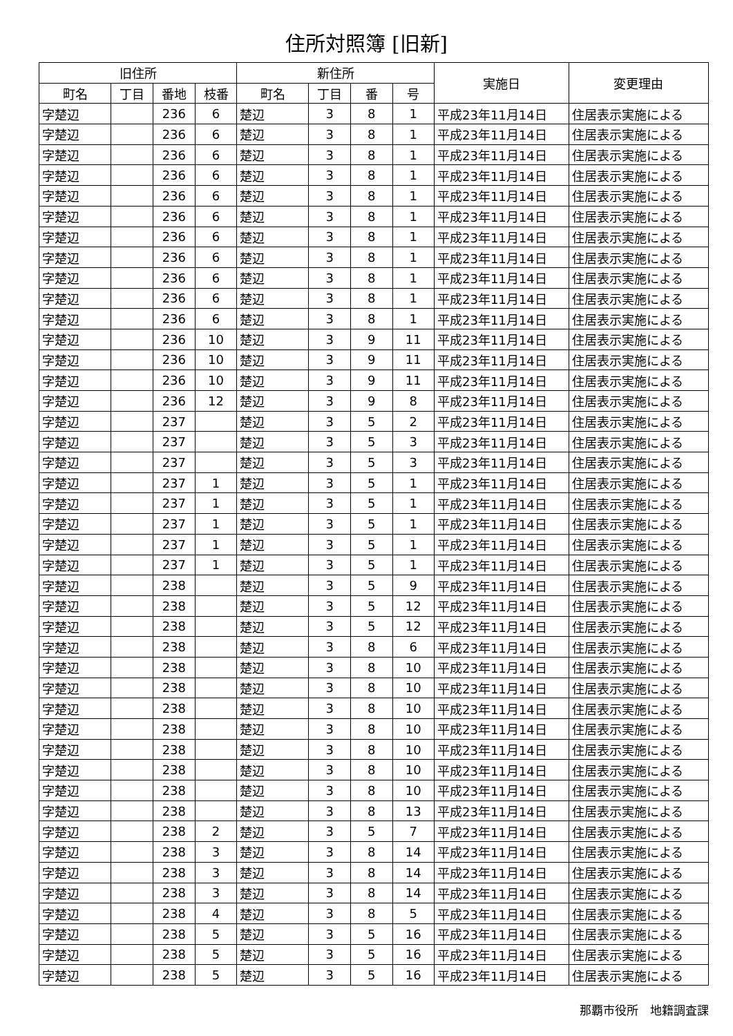住所対照簿 [旧新]
| 旧住所 | | | | 新住所 | | | | 実施日 | 変更理由 |
| --- | --- | --- | --- | --- | --- | --- | --- | --- | --- |
| 町名 | 丁目 | 番地 | 枝番 | 町名 | 丁目 | 番 | 号 | | |
| 字楚辺 | | 236 | 6 | 楚辺 | 3 | 8 | 1 | 平成23年11月14日 | 住居表示実施による |
| 字楚辺 | | 236 | 6 | 楚辺 | 3 | 8 | 1 | 平成23年11月14日 | 住居表示実施による |
| 字楚辺 | | 236 | 6 | 楚辺 | 3 | 8 | 1 | 平成23年11月14日 | 住居表示実施による |
| 字楚辺 | | 236 | 6 | 楚辺 | 3 | 8 | 1 | 平成23年11月14日 | 住居表示実施による |
| 字楚辺 | | 236 | 6 | 楚辺 | 3 | 8 | 1 | 平成23年11月14日 | 住居表示実施による |
| 字楚辺 | | 236 | 6 | 楚辺 | 3 | 8 | 1 | 平成23年11月14日 | 住居表示実施による |
| 字楚辺 | | 236 | 6 | 楚辺 | 3 | 8 | 1 | 平成23年11月14日 | 住居表示実施による |
| 字楚辺 | | 236 | 6 | 楚辺 | 3 | 8 | 1 | 平成23年11月14日 | 住居表示実施による |
| 字楚辺 | | 236 | 6 | 楚辺 | 3 | 8 | 1 | 平成23年11月14日 | 住居表示実施による |
| 字楚辺 | | 236 | 6 | 楚辺 | 3 | 8 | 1 | 平成23年11月14日 | 住居表示実施による |
| 字楚辺 | | 236 | 6 | 楚辺 | 3 | 8 | 1 | 平成23年11月14日 | 住居表示実施による |
| 字楚辺 | | 236 | 10 | 楚辺 | 3 | 9 | 11 | 平成23年11月14日 | 住居表示実施による |
| 字楚辺 | | 236 | 10 | 楚辺 | 3 | 9 | 11 | 平成23年11月14日 | 住居表示実施による |
| 字楚辺 | | 236 | 10 | 楚辺 | 3 | 9 | 11 | 平成23年11月14日 | 住居表示実施による |
| 字楚辺 | | 236 | 12 | 楚辺 | 3 | 9 | 8 | 平成23年11月14日 | 住居表示実施による |
| 字楚辺 | | 237 | | 楚辺 | 3 | 5 | 2 | 平成23年11月14日 | 住居表示実施による |
| 字楚辺 | | 237 | | 楚辺 | 3 | 5 | 3 | 平成23年11月14日 | 住居表示実施による |
| 字楚辺 | | 237 | | 楚辺 | 3 | 5 | 3 | 平成23年11月14日 | 住居表示実施による |
| 字楚辺 | | 237 | 1 | 楚辺 | 3 | 5 | 1 | 平成23年11月14日 | 住居表示実施による |
| 字楚辺 | | 237 | 1 | 楚辺 | 3 | 5 | 1 | 平成23年11月14日 | 住居表示実施による |
| 字楚辺 | | 237 | 1 | 楚辺 | 3 | 5 | 1 | 平成23年11月14日 | 住居表示実施による |
| 字楚辺 | | 237 | 1 | 楚辺 | 3 | 5 | 1 | 平成23年11月14日 | 住居表示実施による |
| 字楚辺 | | 237 | 1 | 楚辺 | 3 | 5 | 1 | 平成23年11月14日 | 住居表示実施による |
| 字楚辺 | | 238 | | 楚辺 | 3 | 5 | 9 | 平成23年11月14日 | 住居表示実施による |
| 字楚辺 | | 238 | | 楚辺 | 3 | 5 | 12 | 平成23年11月14日 | 住居表示実施による |
| 字楚辺 | | 238 | | 楚辺 | 3 | 5 | 12 | 平成23年11月14日 | 住居表示実施による |
| 字楚辺 | | 238 | | 楚辺 | 3 | 8 | 6 | 平成23年11月14日 | 住居表示実施による |
| 字楚辺 | | 238 | | 楚辺 | 3 | 8 | 10 | 平成23年11月14日 | 住居表示実施による |
| 字楚辺 | | 238 | | 楚辺 | 3 | 8 | 10 | 平成23年11月14日 | 住居表示実施による |
| 字楚辺 | | 238 | | 楚辺 | 3 | 8 | 10 | 平成23年11月14日 | 住居表示実施による |
| 字楚辺 | | 238 | | 楚辺 | 3 | 8 | 10 | 平成23年11月14日 | 住居表示実施による |
| 字楚辺 | | 238 | | 楚辺 | 3 | 8 | 10 | 平成23年11月14日 | 住居表示実施による |
| 字楚辺 | | 238 | | 楚辺 | 3 | 8 | 10 | 平成23年11月14日 | 住居表示実施による |
| 字楚辺 | | 238 | | 楚辺 | 3 | 8 | 10 | 平成23年11月14日 | 住居表示実施による |
| 字楚辺 | | 238 | | 楚辺 | 3 | 8 | 13 | 平成23年11月14日 | 住居表示実施による |
| 字楚辺 | | 238 | 2 | 楚辺 | 3 | 5 | 7 | 平成23年11月14日 | 住居表示実施による |
| 字楚辺 | | 238 | 3 | 楚辺 | 3 | 8 | 14 | 平成23年11月14日 | 住居表示実施による |
| 字楚辺 | | 238 | 3 | 楚辺 | 3 | 8 | 14 | 平成23年11月14日 | 住居表示実施による |
| 字楚辺 | | 238 | 3 | 楚辺 | 3 | 8 | 14 | 平成23年11月14日 | 住居表示実施による |
| 字楚辺 | | 238 | 4 | 楚辺 | 3 | 8 | 5 | 平成23年11月14日 | 住居表示実施による |
| 字楚辺 | | 238 | 5 | 楚辺 | 3 | 5 | 16 | 平成23年11月14日 | 住居表示実施による |
| 字楚辺 | | 238 | 5 | 楚辺 | 3 | 5 | 16 | 平成23年11月14日 | 住居表示実施による |
| 字楚辺 | | 238 | 5 | 楚辺 | 3 | 5 | 16 | 平成23年11月14日 | 住居表示実施による |
那覇市役所　地籍調査課